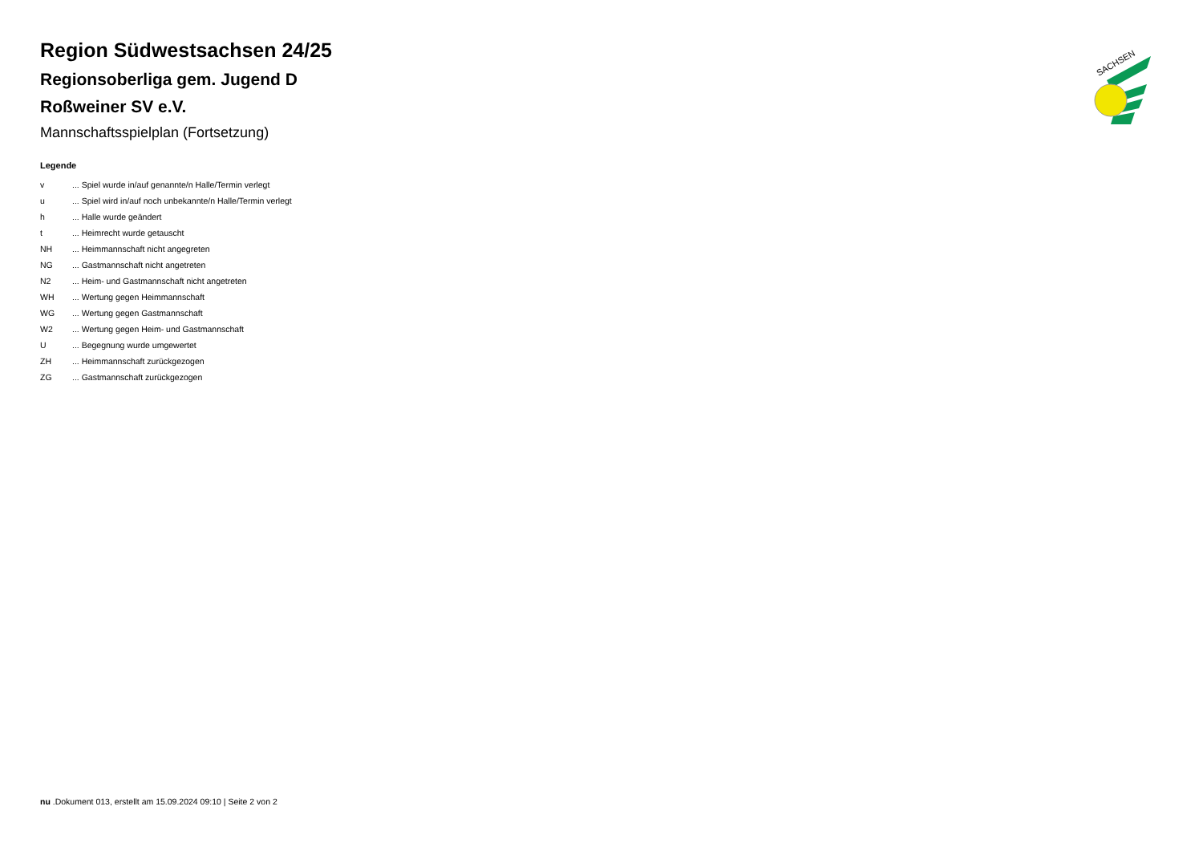Region Südwestsachsen 24/25
Regionsoberliga gem. Jugend D
Roßweiner SV e.V.
Mannschaftsspielplan (Fortsetzung)
Legende
| v | ... Spiel wurde in/auf genannte/n Halle/Termin verlegt |
| u | ... Spiel wird in/auf noch unbekannte/n Halle/Termin verlegt |
| h | ... Halle wurde geändert |
| t | ... Heimrecht wurde getauscht |
| NH | ... Heimmannschaft nicht angegreten |
| NG | ... Gastmannschaft nicht angetreten |
| N2 | ... Heim- und Gastmannschaft nicht angetreten |
| WH | ... Wertung gegen Heimmannschaft |
| WG | ... Wertung gegen Gastmannschaft |
| W2 | ... Wertung gegen Heim- und Gastmannschaft |
| U | ... Begegnung wurde umgewertet |
| ZH | ... Heimmannschaft zurückgezogen |
| ZG | ... Gastmannschaft zurückgezogen |
SACHSEN
nu .Dokument 013, erstellt am 15.09.2024 09:10 | Seite 2 von 2